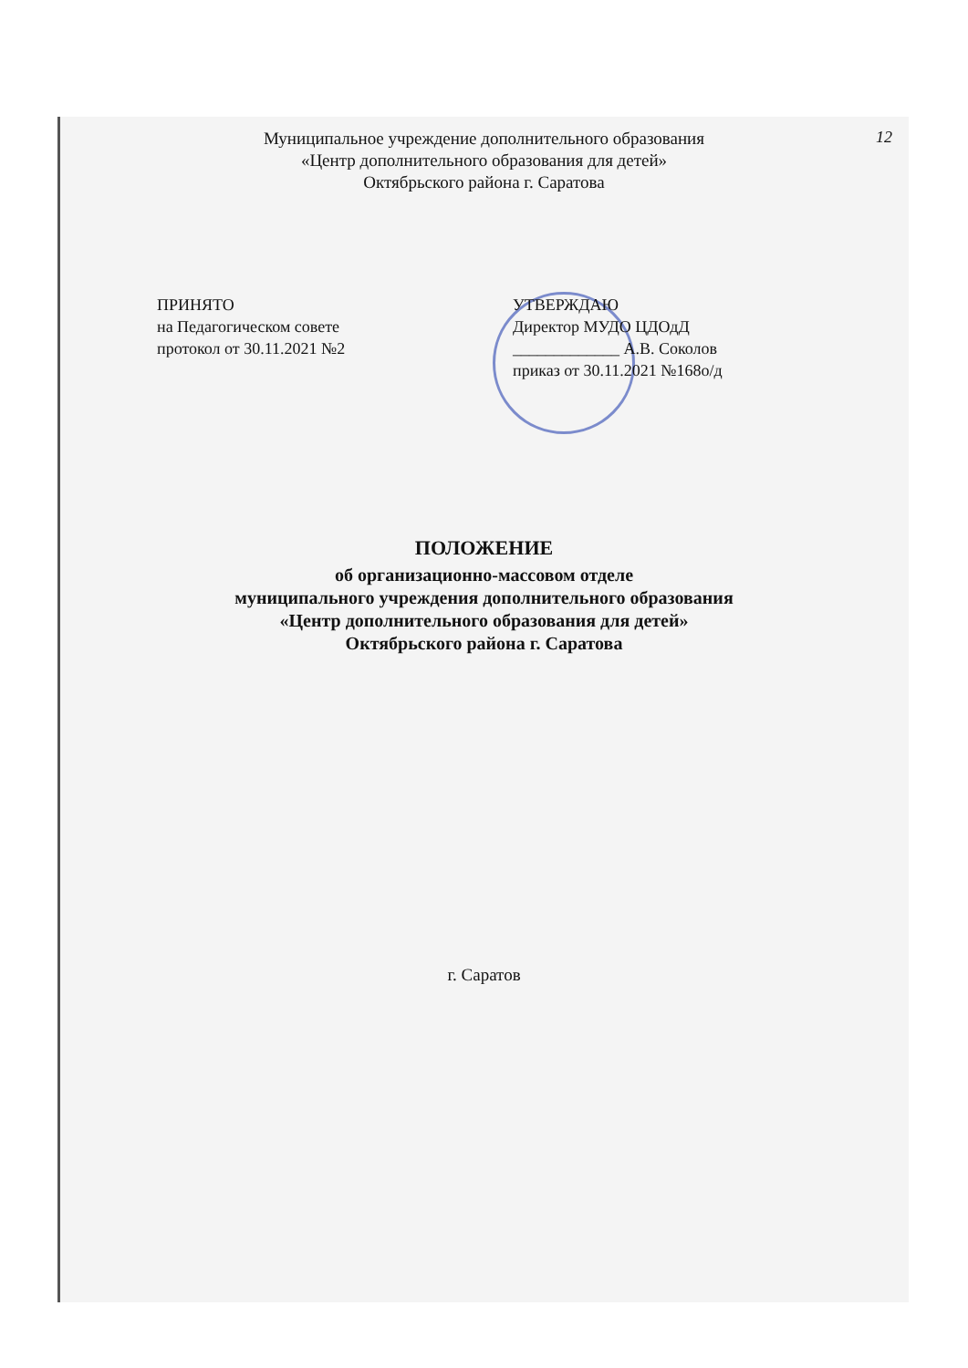12
Муниципальное учреждение дополнительного образования
«Центр дополнительного образования для детей»
Октябрьского района г. Саратова
ПРИНЯТО
на Педагогическом совете
протокол от 30.11.2021 №2
УТВЕРЖДАЮ
Директор МУДО ЦДОдД
_____________ А.В. Соколов
приказ от 30.11.2021 №168о/д
ПОЛОЖЕНИЕ
об организационно-массовом отделе
муниципального учреждения дополнительного образования
«Центр дополнительного образования для детей»
Октябрьского района г. Саратова
г. Саратов